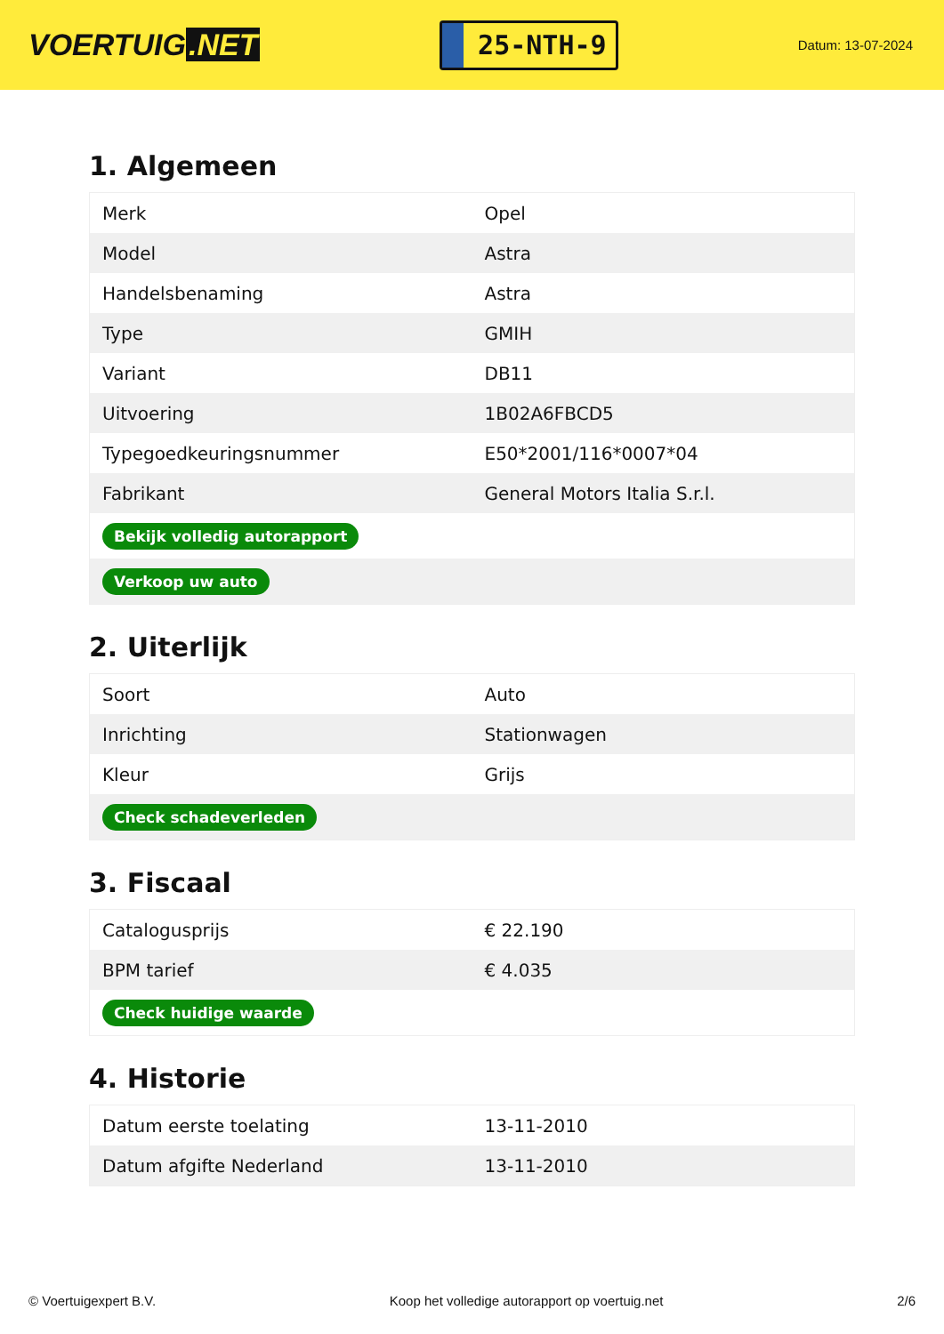VOERTUIG.NET
25-NTH-9
Datum: 13-07-2024
1. Algemeen
| Merk | Opel |
| Model | Astra |
| Handelsbenaming | Astra |
| Type | GMIH |
| Variant | DB11 |
| Uitvoering | 1B02A6FBCD5 |
| Typegoedkeuringsnummer | E50*2001/116*0007*04 |
| Fabrikant | General Motors Italia S.r.l. |
| Bekijk volledig autorapport | |
| Verkoop uw auto | |
2. Uiterlijk
| Soort | Auto |
| Inrichting | Stationwagen |
| Kleur | Grijs |
| Check schadeverleden | |
3. Fiscaal
| Catalogusprijs | € 22.190 |
| BPM tarief | € 4.035 |
| Check huidige waarde | |
4. Historie
| Datum eerste toelating | 13-11-2010 |
| Datum afgifte Nederland | 13-11-2010 |
© Voertuigexpert B.V. Koop het volledige autorapport op voertuig.net 2/6